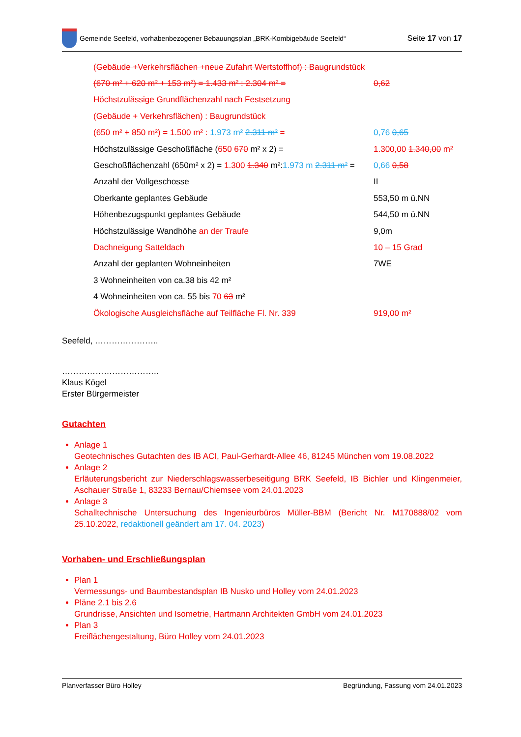Gemeinde Seefeld, vorhabenbezogener Bebauungsplan „BRK-Kombigebäude Seefeld“
Seite 17 von 17
(Gebäude +Verkehrsflächen +neue Zufahrt Wertstoffhof) : Baugrundstück
(670 m² + 620 m² + 153 m²) = 1.433 m² : 2.304 m² = 0,62
Höchstzulässige Grundflächenzahl nach Festsetzung
(Gebäude + Verkehrsflächen) : Baugrundstück
(650 m² + 850 m²) = 1.500 m² : 1.973 m² 2.311 m² = 0,76 0,65
Höchstzulässige Geschoßfläche (650 670 m² x 2) = 1.300,00 1.340,00 m²
Geschoßflächenzahl (650m² x 2) = 1.300 1.340 m²:1.973 m 2.311 m² = 0,66 0,58
Anzahl der Vollgeschosse II
Oberkante geplantes Gebäude 553,50 m ü.NN
Höhenbezugspunkt geplantes Gebäude 544,50 m ü.NN
Höchstzulässige Wandhöhe an der Traufe 9,0m
Dachneigung Satteldach 10 – 15 Grad
Anzahl der geplanten Wohneinheiten 7WE
3 Wohneinheiten von ca.38 bis 42 m²
4 Wohneinheiten von ca. 55 bis 70 63 m²
Ökologische Ausgleichsfläche auf Teilfläche Fl. Nr. 339 919,00 m²
Seefeld, …………………..
……………………………..
Klaus Kögel
Erster Bürgermeister
Gutachten
Anlage 1
Geotechnisches Gutachten des IB ACI, Paul-Gerhardt-Allee 46, 81245 München vom 19.08.2022
Anlage 2
Erläuterungsbericht zur Niederschlagswasserbeseitigung BRK Seefeld, IB Bichler und Klingenmeier, Aschauer Straße 1, 83233 Bernau/Chiemsee vom 24.01.2023
Anlage 3
Schalltechnische Untersuchung des Ingenieurbüros Müller-BBM (Bericht Nr. M170888/02 vom 25.10.2022, redaktionell geändert am 17. 04. 2023)
Vorhaben- und Erschließungsplan
Plan 1
Vermessungs- und Baumbestandsplan IB Nusko und Holley vom 24.01.2023
Pläne 2.1 bis 2.6
Grundrisse, Ansichten und Isometrie, Hartmann Architekten GmbH vom 24.01.2023
Plan 3
Freiflächengestaltung, Büro Holley vom 24.01.2023
Planverfasser Büro Holley Begründung, Fassung vom 24.01.2023